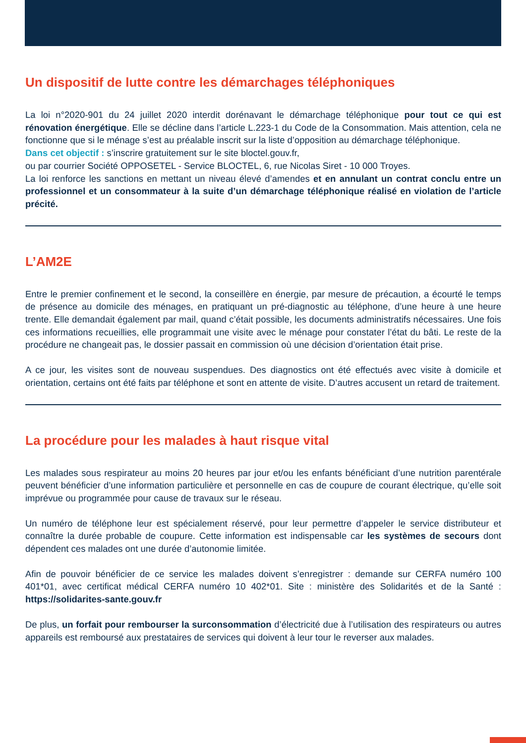Un dispositif de lutte contre les démarchages téléphoniques
La loi n°2020-901 du 24 juillet 2020 interdit dorénavant le démarchage téléphonique pour tout ce qui est rénovation énergétique. Elle se décline dans l’article L.223-1 du Code de la Consommation. Mais attention, cela ne fonctionne que si le ménage s’est au préalable inscrit sur la liste d’opposition au démarchage téléphonique.
Dans cet objectif : s’inscrire gratuitement sur le site bloctel.gouv.fr,
ou par courrier Société OPPOSETEL - Service BLOCTEL, 6, rue Nicolas Siret - 10 000 Troyes.
La loi renforce les sanctions en mettant un niveau élevé d’amendes et en annulant un contrat conclu entre un professionnel et un consommateur à la suite d’un démarchage téléphonique réalisé en violation de l’article précité.
L’AM2E
Entre le premier confinement et le second, la conseillère en énergie, par mesure de précaution, a écourté le temps de présence au domicile des ménages, en pratiquant un pré-diagnostic au téléphone, d’une heure à une heure trente. Elle demandait également par mail, quand c’était possible, les documents administratifs nécessaires. Une fois ces informations recueillies, elle programmait une visite avec le ménage pour constater l’état du bâti. Le reste de la procédure ne changeait pas, le dossier passait en commission où une décision d’orientation était prise.
A ce jour, les visites sont de nouveau suspendues. Des diagnostics ont été effectués avec visite à domicile et orientation, certains ont été faits par téléphone et sont en attente de visite. D’autres accusent un retard de traitement.
La procédure pour les malades à haut risque vital
Les malades sous respirateur au moins 20 heures par jour et/ou les enfants bénéficiant d’une nutrition parentérale peuvent bénéficier d’une information particulière et personnelle en cas de coupure de courant électrique, qu’elle soit imprévue ou programmée pour cause de travaux sur le réseau.
Un numéro de téléphone leur est spécialement réservé, pour leur permettre d’appeler le service distributeur et connaître la durée probable de coupure. Cette information est indispensable car les systèmes de secours dont dépendent ces malades ont une durée d’autonomie limitée.
Afin de pouvoir bénéficier de ce service les malades doivent s’enregistrer : demande sur CERFA numéro 100 401*01, avec certificat médical CERFA numéro 10 402*01. Site : ministère des Solidarités et de la Santé : https://solidarites-sante.gouv.fr
De plus, un forfait pour rembourser la surconsommation d’électricité due à l’utilisation des respirateurs ou autres appareils est remboursé aux prestataires de services qui doivent à leur tour le reverser aux malades.